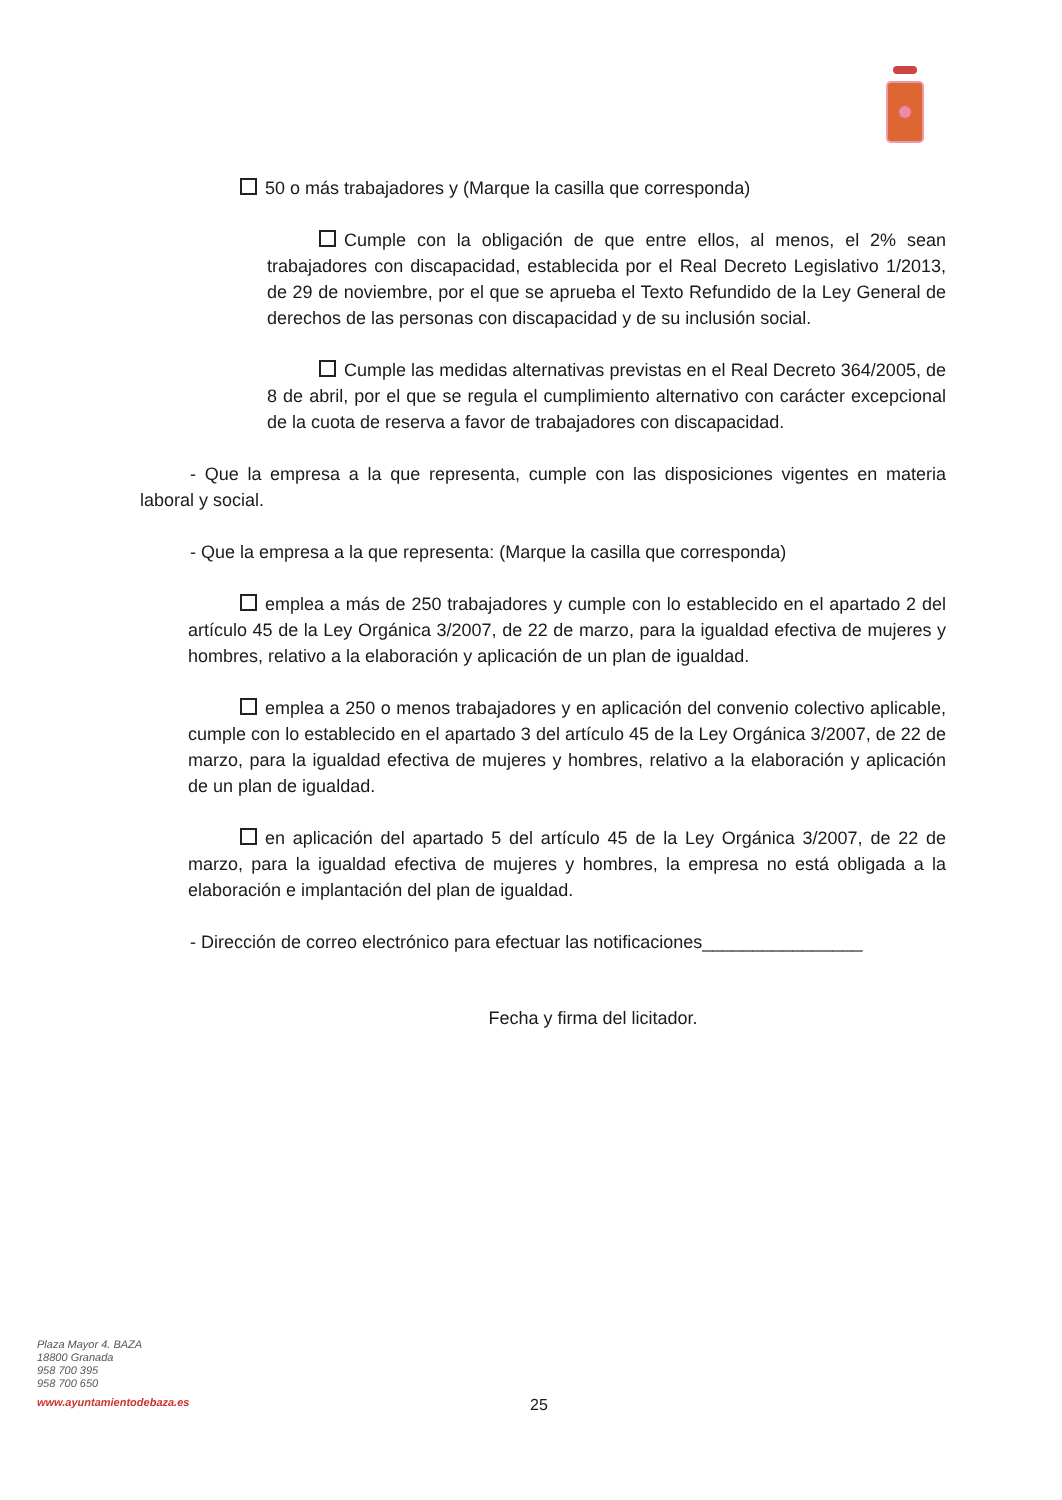50 o más trabajadores y (Marque la casilla que corresponda)
Cumple con la obligación de que entre ellos, al menos, el 2% sean trabajadores con discapacidad, establecida por el Real Decreto Legislativo 1/2013, de 29 de noviembre, por el que se aprueba el Texto Refundido de la Ley General de derechos de las personas con discapacidad y de su inclusión social.
Cumple las medidas alternativas previstas en el Real Decreto 364/2005, de 8 de abril, por el que se regula el cumplimiento alternativo con carácter excepcional de la cuota de reserva a favor de trabajadores con discapacidad.
- Que la empresa a la que representa, cumple con las disposiciones vigentes en materia laboral y social.
- Que la empresa a la que representa: (Marque la casilla que corresponda)
emplea a más de 250 trabajadores y cumple con lo establecido en el apartado 2 del artículo 45 de la Ley Orgánica 3/2007, de 22 de marzo, para la igualdad efectiva de mujeres y hombres, relativo a la elaboración y aplicación de un plan de igualdad.
emplea a 250 o menos trabajadores y en aplicación del convenio colectivo aplicable, cumple con lo establecido en el apartado 3 del artículo 45 de la Ley Orgánica 3/2007, de 22 de marzo, para la igualdad efectiva de mujeres y hombres, relativo a la elaboración y aplicación de un plan de igualdad.
en aplicación del apartado 5 del artículo 45 de la Ley Orgánica 3/2007, de 22 de marzo, para la igualdad efectiva de mujeres y hombres, la empresa no está obligada a la elaboración e implantación del plan de igualdad.
- Dirección de correo electrónico para efectuar las notificaciones________________
Fecha y firma del licitador.
Plaza Mayor 4. BAZA
18800 Granada
958 700 395
958 700 650
www.ayuntamientodebaza.es
25